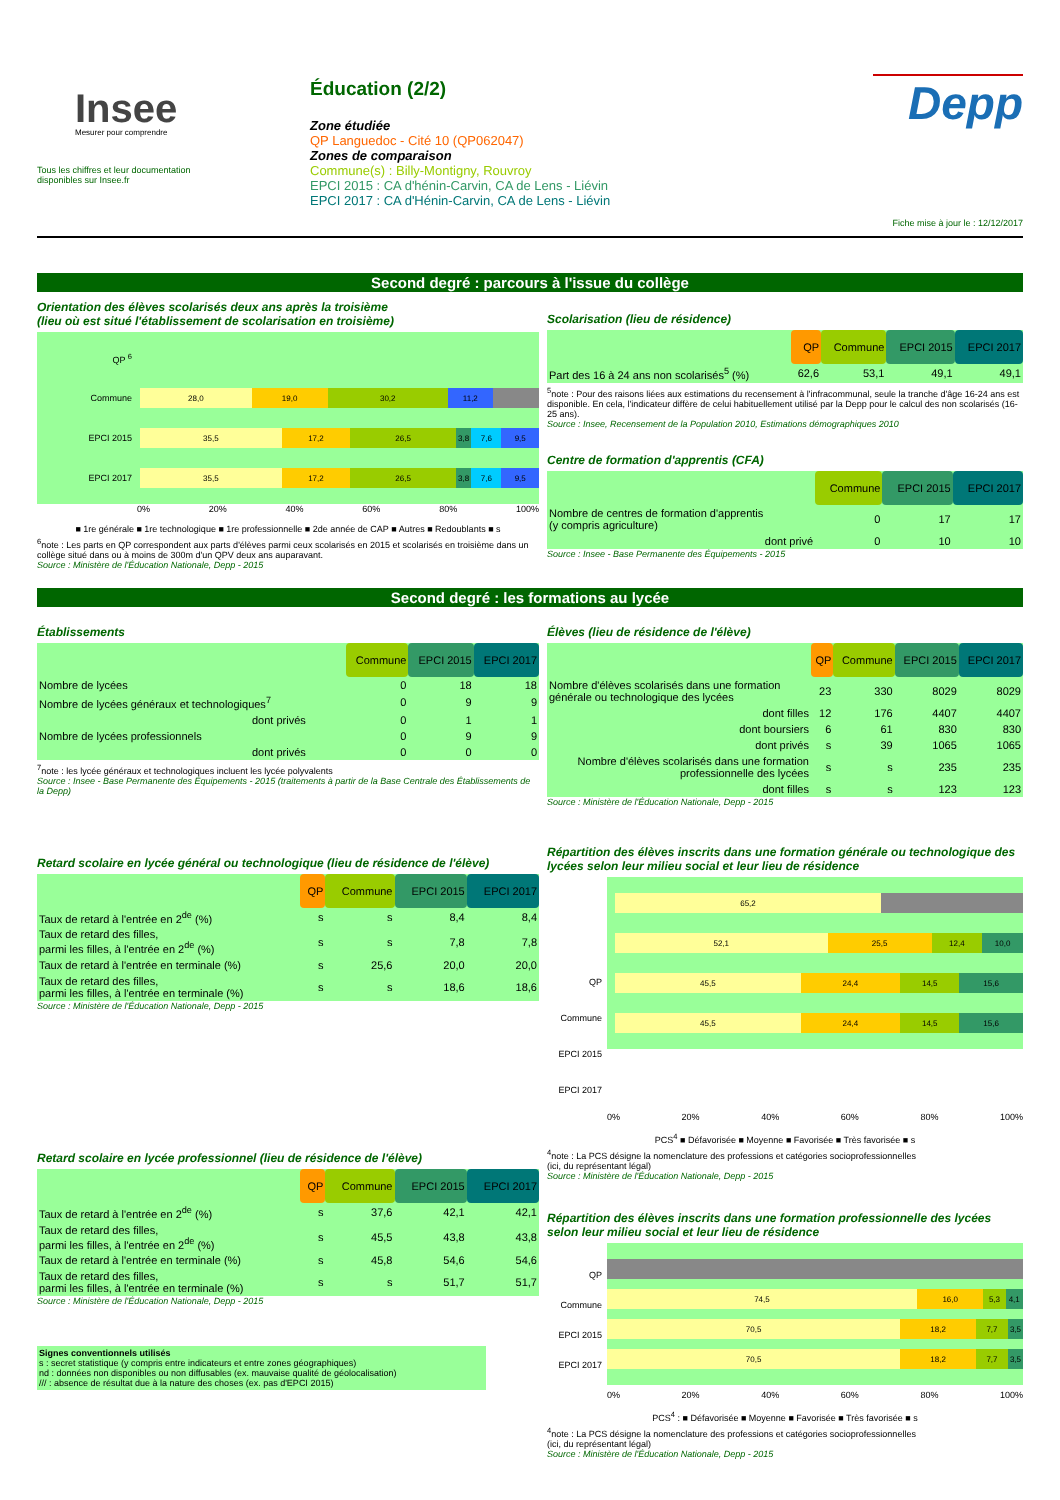Insee
Mesurer pour comprendre
Tous les chiffres et leur documentation
disponibles sur Insee.fr
Éducation (2/2)
Zone étudiée
QP Languedoc - Cité 10 (QP062047)
Zones de comparaison
Commune(s) : Billy-Montigny, Rouvroy
EPCI 2015 : CA d'hénin-Carvin, CA de Lens - Liévin
EPCI 2017 : CA d'Hénin-Carvin, CA de Lens - Liévin
Depp
Fiche mise à jour le : 12/12/2017
Second degré : parcours à l'issue du collège
Orientation des élèves scolarisés deux ans après la troisième
(lieu où est situé l'établissement de scolarisation en troisième)
QP <sup>6</sup>
Commune
28,0 19,0 30,2 11,2
EPCI 2015
35,5 17,2 26,5 3,8 7,6 9,5
EPCI 2017
35,5 17,2 26,5 3,8 7,6 9,5
0% 20% 40% 60% 80% 100%
■ 1re générale ■ 1re technologique ■ 1re professionnelle ■ 2de année de CAP ■ Autres ■ Redoublants ■ s
<sup>6</sup> note : Les parts en QP correspondent aux parts d'élèves parmi ceux scolarisés en 2015 et scolarisés en troisième dans un collège situé dans ou à moins de 300m d'un QPV deux ans auparavant.
Source : Ministère de l'Éducation Nationale, Depp - 2015
Scolarisation (lieu de résidence)
| | QP | Commune | EPCI 2015 | EPCI 2017 |
| --- | --- | --- | --- | --- |
| Part des 16 à 24 ans non scolarisés<sup>5</sup> (%) | 62,6 | 53,1 | 49,1 | 49,1 |
<sup>5</sup> note : Pour des raisons liées aux estimations du recensement à l'infracommunal, seule la tranche d'âge 16-24 ans est disponible. En cela, l'indicateur diffère de celui habituellement utilisé par la Depp pour le calcul des non scolarisés (16-25 ans).
Source : Insee, Recensement de la Population 2010, Estimations démographiques 2010
Centre de formation d'apprentis (CFA)
| | Commune | EPCI 2015 | EPCI 2017 |
| --- | --- | --- | --- |
| Nombre de centres de formation d'apprentis (y compris agriculture) | 0 | 17 | 17 |
| dont privé | 0 | 10 | 10 |
Source : Insee - Base Permanente des Équipements - 2015
Second degré : les formations au lycée
Établissements
| | Commune | EPCI 2015 | EPCI 2017 |
| --- | --- | --- | --- |
| Nombre de lycées | 0 | 18 | 18 |
| Nombre de lycées généraux et technologiques<sup>7</sup> | 0 | 9 | 9 |
| dont privés | 0 | 1 | 1 |
| Nombre de lycées professionnels | 0 | 9 | 9 |
| dont privés | 0 | 0 | 0 |
<sup>7</sup> note : les lycée généraux et technologiques incluent les lycée polyvalents
Source : Insee - Base Permanente des Équipements - 2015 (traitements à partir de la Base Centrale des Établissements de la Depp)
Retard scolaire en lycée général ou technologique (lieu de résidence de l'élève)
| | QP | Commune | EPCI 2015 | EPCI 2017 |
| --- | --- | --- | --- | --- |
| Taux de retard à l'entrée en 2<sup>de</sup> (%) | s | s | 8,4 | 8,4 |
| Taux de retard des filles, parmi les filles, à l'entrée en 2<sup>de</sup> (%) | s | s | 7,8 | 7,8 |
| Taux de retard à l'entrée en terminale (%) | s | 25,6 | 20,0 | 20,0 |
| Taux de retard des filles, parmi les filles, à l'entrée en terminale (%) | s | s | 18,6 | 18,6 |
Source : Ministère de l'Éducation Nationale, Depp - 2015
Retard scolaire en lycée professionnel (lieu de résidence de l'élève)
| | QP | Commune | EPCI 2015 | EPCI 2017 |
| --- | --- | --- | --- | --- |
| Taux de retard à l'entrée en 2<sup>de</sup> (%) | s | 37,6 | 42,1 | 42,1 |
| Taux de retard des filles, parmi les filles, à l'entrée en 2<sup>de</sup> (%) | s | 45,5 | 43,8 | 43,8 |
| Taux de retard à l'entrée en terminale (%) | s | 45,8 | 54,6 | 54,6 |
| Taux de retard des filles, parmi les filles, à l'entrée en terminale (%) | s | s | 51,7 | 51,7 |
Source : Ministère de l'Éducation Nationale, Depp - 2015
Signes conventionnels utilisés
s : secret statistique (y compris entre indicateurs et entre zones géographiques)
nd : données non disponibles ou non diffusables (ex. mauvaise qualité de géolocalisation)
/// : absence de résultat due à la nature des choses (ex. pas d'EPCI 2015)
Élèves (lieu de résidence de l'élève)
| | QP | Commune | EPCI 2015 | EPCI 2017 |
| --- | --- | --- | --- | --- |
| Nombre d'élèves scolarisés dans une formation générale ou technologique des lycées | 23 | 330 | 8029 | 8029 |
| dont filles | 12 | 176 | 4407 | 4407 |
| dont boursiers | 6 | 61 | 830 | 830 |
| dont privés | s | 39 | 1065 | 1065 |
| Nombre d'élèves scolarisés dans une formation professionnelle des lycées | s | s | 235 | 235 |
| dont filles | s | s | 123 | 123 |
Source : Ministère de l'Éducation Nationale, Depp - 2015
Répartition des élèves inscrits dans une formation générale ou technologique des lycées selon leur milieu social et leur lieu de résidence
65,2
52,1 25,5 12,4 10,0
45,5 24,4 14,5 15,6
45,5 24,4 14,5 15,6
QP
Commune
EPCI 2015
EPCI 2017
0% 20% 40% 60% 80% 100%
PCS<sup>4</sup> ■ Défavorisée ■ Moyenne ■ Favorisée ■ Très favorisée ■ s
<sup>4</sup> note : La PCS désigne la nomenclature des professions et catégories socioprofessionnelles
(ici, du représentant légal)
Source : Ministère de l'Éducation Nationale, Depp - 2015
Répartition des élèves inscrits dans une formation professionnelle des lycées selon leur milieu social et leur lieu de résidence
74,5 16,0 5,3 4,1
70,5 18,2 7,7 3,5
70,5 18,2 7,7 3,5
QP
Commune
EPCI 2015
EPCI 2017
0% 20% 40% 60% 80% 100%
PCS<sup>4</sup> : ■ Défavorisée ■ Moyenne ■ Favorisée ■ Très favorisée ■ s
<sup>4</sup> note : La PCS désigne la nomenclature des professions et catégories socioprofessionnelles
(ici, du représentant légal)
Source : Ministère de l'Éducation Nationale, Depp - 2015